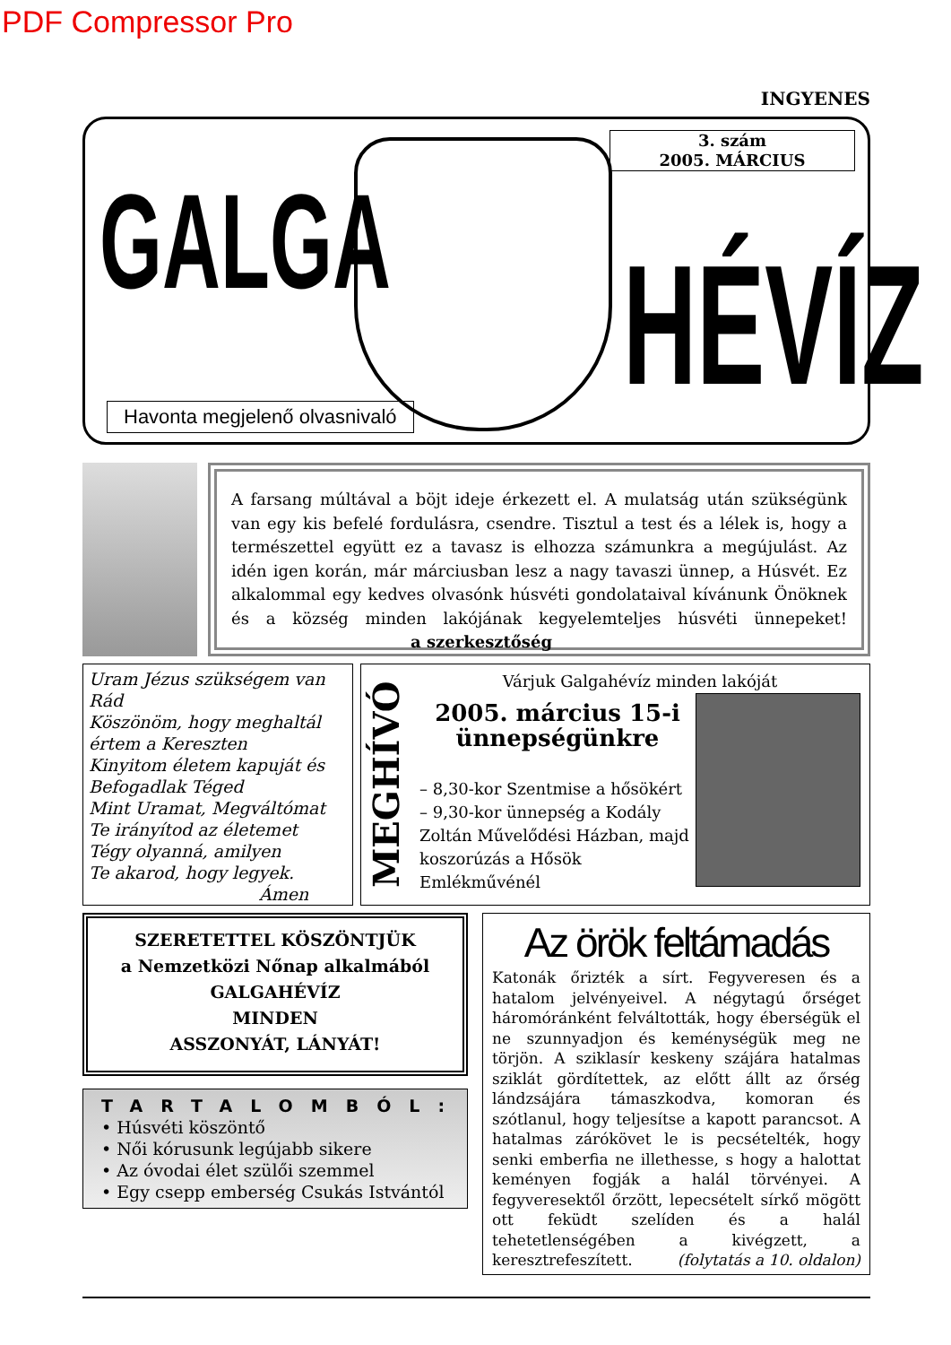PDF Compressor Pro
INGYENES
GALGA
HÉVÍZ
3. szám
2005. MÁRCIUS
Havonta megjelenő olvasnivaló
A farsang múltával a böjt ideje érkezett el. A mulatság után szükségünk van egy kis befelé fordulásra, csendre. Tisztul a test és a lélek is, hogy a természettel együtt ez a tavasz is elhozza számunkra a megújulást. Az idén igen korán, már márciusban lesz a nagy tavaszi ünnep, a Húsvét. Ez alkalommal egy kedves olvasónk húsvéti gondolataival kívánunk Önöknek és a község minden lakójának kegyelemteljes húsvéti ünnepeket! a szerkesztőség
Uram Jézus szükségem van Rád
Köszönöm, hogy meghaltál
értem a Kereszten
Kinyitom életem kapuját és
Befogadlak Téged
Mint Uramat, Megváltómat
Te irányítod az életemet
Tégy olyanná, amilyen
Te akarod, hogy legyek.
Ámen
MEGHÍVÓ
Várjuk Galgahévíz minden lakóját
2005. március 15-i ünnepségünkre
– 8,30-kor Szentmise a hősökért
– 9,30-kor ünnepség a Kodály Zoltán Művelődési Házban, majd koszorúzás a Hősök Emlékművénél
SZERETETTEL KÖSZÖNTJÜK
a Nemzetközi Nőnap alkalmából
GALGAHÉVÍZ
MINDEN
ASSZONYÁT, LÁNYÁT!
TARTALOMBÓL:
• Húsvéti köszöntő
• Női kórusunk legújabb sikere
• Az óvodai élet szülői szemmel
• Egy csepp emberség Csukás Istvántól
Az örök feltámadás
Katonák őrizték a sírt. Fegyveresen és a hatalom jelvényeivel. A négytagú őrséget háromóránként felváltották, hogy éberségük el ne szunnyadjon és keménységük meg ne törjön. A sziklasír keskeny szájára hatalmas sziklát gördítettek, az előtt állt az őrség lándzsájára támaszkodva, komoran és szótlanul, hogy teljesítse a kapott parancsot. A hatalmas zárókövet le is pecsételték, hogy senki emberfia ne illethesse, s hogy a halottat keményen fogják a halál törvényei. A fegyveresektől őrzött, lepecsételt sírkő mögött ott feküdt szelíden és a halál tehetetlenségében a kivégzett, a keresztrefeszített. (folytatás a 10. oldalon)